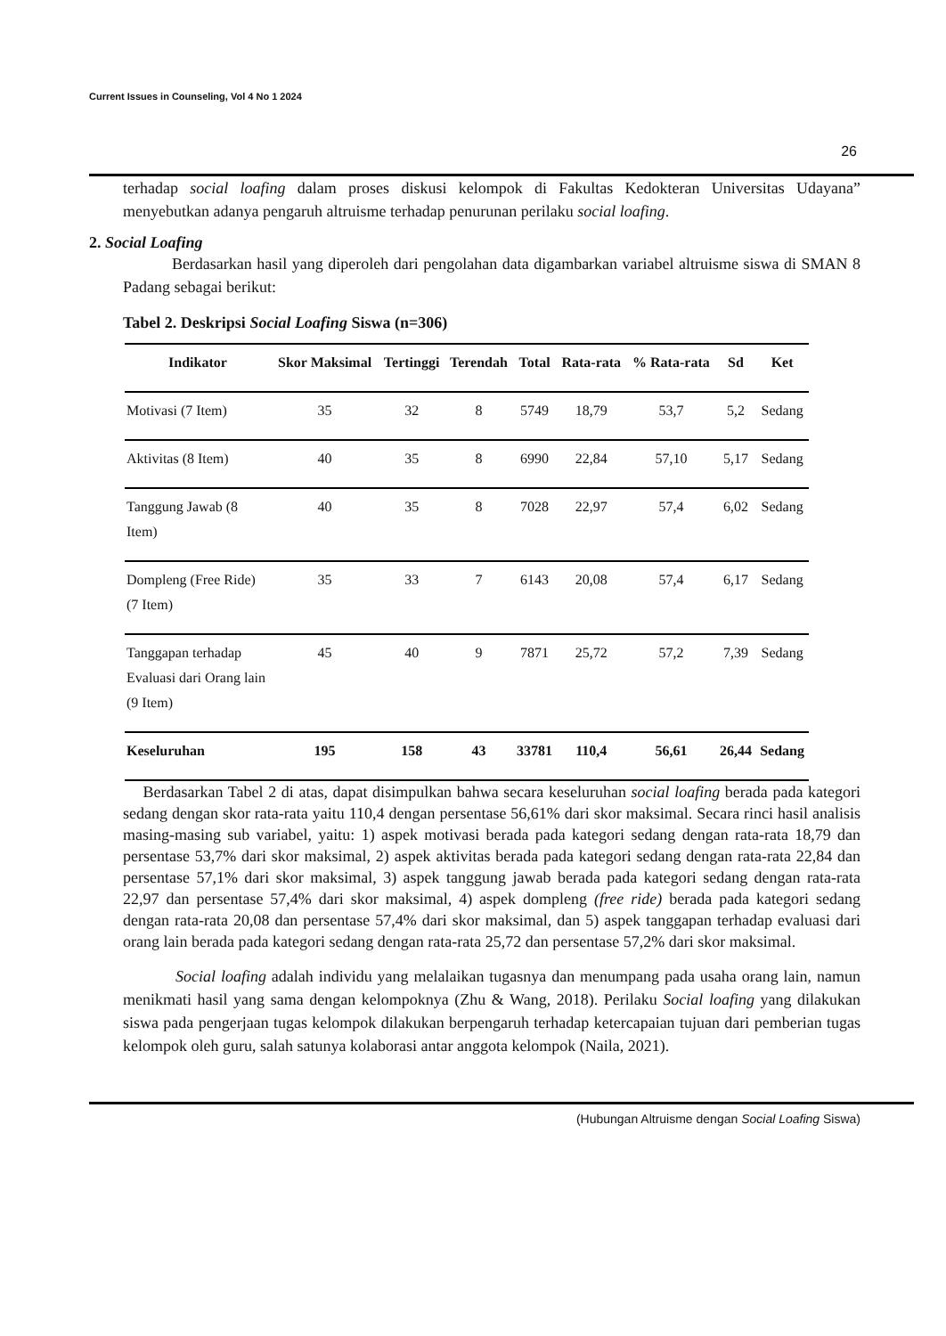Current Issues in Counseling, Vol 4 No 1 2024
26
terhadap social loafing dalam proses diskusi kelompok di Fakultas Kedokteran Universitas Udayana” menyebutkan adanya pengaruh altruisme terhadap penurunan perilaku social loafing.
2. Social Loafing
Berdasarkan hasil yang diperoleh dari pengolahan data digambarkan variabel altruisme siswa di SMAN 8 Padang sebagai berikut:
Tabel 2. Deskripsi Social Loafing Siswa (n=306)
| Indikator | Skor Maksimal | Tertinggi | Terendah | Total | Rata-rata | % Rata-rata | Sd | Ket |
| --- | --- | --- | --- | --- | --- | --- | --- | --- |
| Motivasi (7 Item) | 35 | 32 | 8 | 5749 | 18,79 | 53,7 | 5,2 | Sedang |
| Aktivitas (8 Item) | 40 | 35 | 8 | 6990 | 22,84 | 57,10 | 5,17 | Sedang |
| Tanggung Jawab (8 Item) | 40 | 35 | 8 | 7028 | 22,97 | 57,4 | 6,02 | Sedang |
| Dompleng (Free Ride) (7 Item) | 35 | 33 | 7 | 6143 | 20,08 | 57,4 | 6,17 | Sedang |
| Tanggapan terhadap Evaluasi dari Orang lain (9 Item) | 45 | 40 | 9 | 7871 | 25,72 | 57,2 | 7,39 | Sedang |
| Keseluruhan | 195 | 158 | 43 | 33781 | 110,4 | 56,61 | 26,44 | Sedang |
Berdasarkan Tabel 2 di atas, dapat disimpulkan bahwa secara keseluruhan social loafing berada pada kategori sedang dengan skor rata-rata yaitu 110,4 dengan persentase 56,61% dari skor maksimal. Secara rinci hasil analisis masing-masing sub variabel, yaitu: 1) aspek motivasi berada pada kategori sedang dengan rata-rata 18,79 dan persentase 53,7% dari skor maksimal, 2) aspek aktivitas berada pada kategori sedang dengan rata-rata 22,84 dan persentase 57,1% dari skor maksimal, 3) aspek tanggung jawab berada pada kategori sedang dengan rata-rata 22,97 dan persentase 57,4% dari skor maksimal, 4) aspek dompleng (free ride) berada pada kategori sedang dengan rata-rata 20,08 dan persentase 57,4% dari skor maksimal, dan 5) aspek tanggapan terhadap evaluasi dari orang lain berada pada kategori sedang dengan rata-rata 25,72 dan persentase 57,2% dari skor maksimal.
Social loafing adalah individu yang melalaikan tugasnya dan menumpang pada usaha orang lain, namun menikmati hasil yang sama dengan kelompoknya (Zhu & Wang, 2018). Perilaku Social loafing yang dilakukan siswa pada pengerjaan tugas kelompok dilakukan berpengaruh terhadap ketercapaian tujuan dari pemberian tugas kelompok oleh guru, salah satunya kolaborasi antar anggota kelompok (Naila, 2021).
(Hubungan Altruisme dengan Social Loafing Siswa)